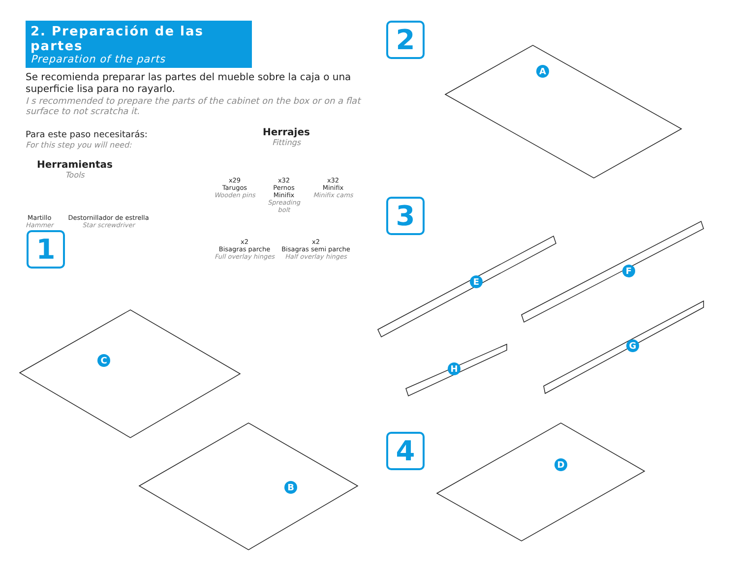2. Preparación de las partes
Preparation of the parts
Se recomienda preparar las partes del mueble sobre la caja o una superficie lisa para no rayarlo.
I s recommended to prepare the parts of the cabinet on the box or on a flat surface to not scratcha it.
Para este paso necesitarás:
For this step you will need:
Herramientas
Tools
Martillo
Hammer
Destornillador de estrella
Star screwdriver
Herrajes
Fittings
x29
Tarugos
Wooden pins
x32
Pernos Minifix
Spreading bolt
x32
Minifix
Minifix cams
x2
Bisagras parche
Full overlay hinges
x2
Bisagras semi parche
Half overlay hinges
1
2
3
4
A
B
C
D
E
F
G
H